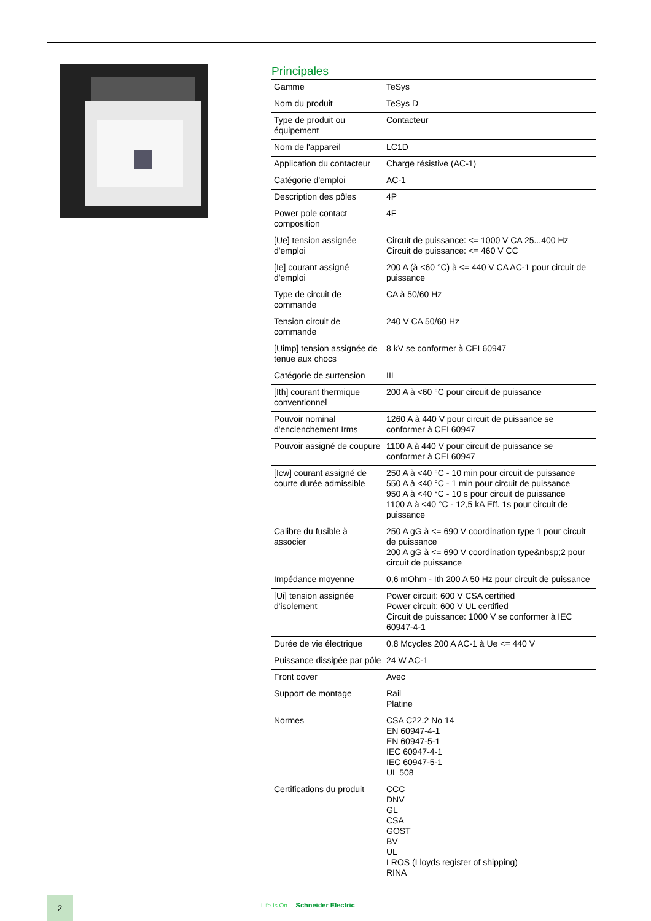Principales
| Gamme | TeSys |
| Nom du produit | TeSys D |
| Type de produit ou équipement | Contacteur |
| Nom de l'appareil | LC1D |
| Application du contacteur | Charge résistive (AC-1) |
| Catégorie d'emploi | AC-1 |
| Description des pôles | 4P |
| Power pole contact composition | 4F |
| [Ue] tension assignée d'emploi | Circuit de puissance: <= 1000 V CA 25...400 Hz Circuit de puissance: <= 460 V CC |
| [Ie] courant assigné d'emploi | 200 A (à <60 °C) à <= 440 V CA AC-1 pour circuit de puissance |
| Type de circuit de commande | CA à 50/60 Hz |
| Tension circuit de commande | 240 V CA 50/60 Hz |
| [Uimp] tension assignée de tenue aux chocs | 8 kV se conformer à CEI 60947 |
| Catégorie de surtension | III |
| [Ith] courant thermique conventionnel | 200 A à <60 °C pour circuit de puissance |
| Pouvoir nominal d'enclenchement Irms | 1260 A à 440 V pour circuit de puissance se conformer à CEI 60947 |
| Pouvoir assigné de coupure | 1100 A à 440 V pour circuit de puissance se conformer à CEI 60947 |
| [Icw] courant assigné de courte durée admissible | 250 A à <40 °C - 10 min pour circuit de puissance 550 A à <40 °C - 1 min pour circuit de puissance 950 A à <40 °C - 10 s pour circuit de puissance 1100 A à <40 °C - 12,5 kA Eff. 1s pour circuit de puissance |
| Calibre du fusible à associer | 250 A gG à <= 690 V coordination type 1 pour circuit de puissance 200 A gG à <= 690 V coordination type&nbsp;2 pour circuit de puissance |
| Impédance moyenne | 0,6 mOhm - Ith 200 A 50 Hz pour circuit de puissance |
| [Ui] tension assignée d'isolement | Power circuit: 600 V CSA certified Power circuit: 600 V UL certified Circuit de puissance: 1000 V se conformer à IEC 60947-4-1 |
| Durée de vie électrique | 0,8 Mcycles 200 A AC-1 à Ue <= 440 V |
| Puissance dissipée par pôle | 24 W AC-1 |
| Front cover | Avec |
| Support de montage | Rail Platine |
| Normes | CSA C22.2 No 14 EN 60947-4-1 EN 60947-5-1 IEC 60947-4-1 IEC 60947-5-1 UL 508 |
| Certifications du produit | CCC DNV GL CSA GOST BV UL LROS (Lloyds register of shipping) RINA |
2 Life Is On Schneider Electric